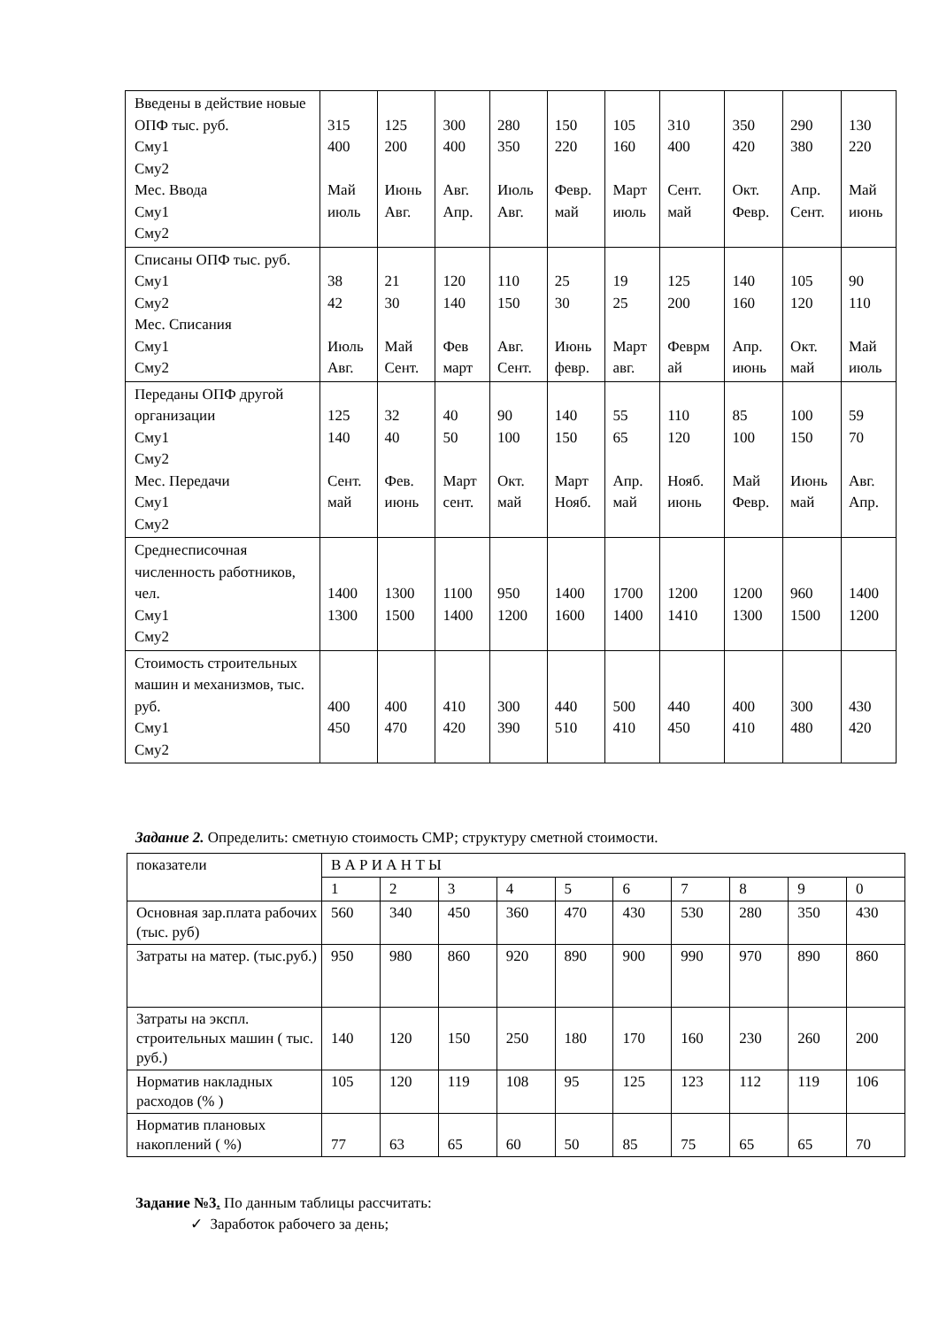| Введены в действие новые ОПФ тыс. руб. Сму1 Сму2 Мес. Ввода Сму1 Сму2 | 315 400 Май июль | 125 200 Июнь Авг. | 300 400 Авг. Апр. | 280 350 Июль Авг. | 150 220 Февр. май | 105 160 Март июль | 310 400 Сент. май | 350 420 Окт. Февр. | 290 380 Апр. Сент. | 130 220 Май июнь |
| Списаны ОПФ тыс. руб. Сму1 Сму2 Мес. Списания Сму1 Сму2 | 38 42 Июль Авг. | 21 30 Май Сент. | 120 140 Фев март | 110 150 Авг. Сент. | 25 30 Июнь февр. | 19 25 Март авг. | 125 200 Феврм ай | 140 160 Апр. июнь | 105 120 Окт. май | 90 110 Май июль |
| Переданы ОПФ другой организации Сму1 Сму2 Мес. Передачи Сму1 Сму2 | 125 140 Сент. май | 32 40 Фев. июнь | 40 50 Март сент. | 90 100 Окт. май | 140 150 Март Нояб. | 55 65 Апр. май | 110 120 Нояб. июнь | 85 100 Май Февр. | 100 150 Июнь май | 59 70 Авг. Апр. |
| Среднесписочная численность работников, чел. Сму1 Сму2 | 1400 1300 | 1300 1500 | 1100 1400 | 950 1200 | 1400 1600 | 1700 1400 | 1200 1410 | 1200 1300 | 960 1500 | 1400 1200 |
| Стоимость строительных машин и механизмов, тыс. руб. Сму1 Сму2 | 400 450 | 400 470 | 410 420 | 300 390 | 440 510 | 500 410 | 440 450 | 400 410 | 300 480 | 430 420 |
Задание 2. Определить: сметную стоимость СМР; структуру сметной стоимости.
| показатели | В А Р И А Н Т Ы | | | | | | | | | |
| | 1 | 2 | 3 | 4 | 5 | 6 | 7 | 8 | 9 | 0 |
| Основная зар.плата рабочих (тыс. руб) | 560 | 340 | 450 | 360 | 470 | 430 | 530 | 280 | 350 | 430 |
| Затраты на матер. (тыс.руб.) | 950 | 980 | 860 | 920 | 890 | 900 | 990 | 970 | 890 | 860 |
| Затраты на экспл. строительных машин ( тыс. руб.) | 140 | 120 | 150 | 250 | 180 | 170 | 160 | 230 | 260 | 200 |
| Норматив накладных расходов (% ) | 105 | 120 | 119 | 108 | 95 | 125 | 123 | 112 | 119 | 106 |
| Норматив плановых накоплений ( %) | 77 | 63 | 65 | 60 | 50 | 85 | 75 | 65 | 65 | 70 |
Задание №3. По данным таблицы рассчитать:
✓ Заработок рабочего за день;